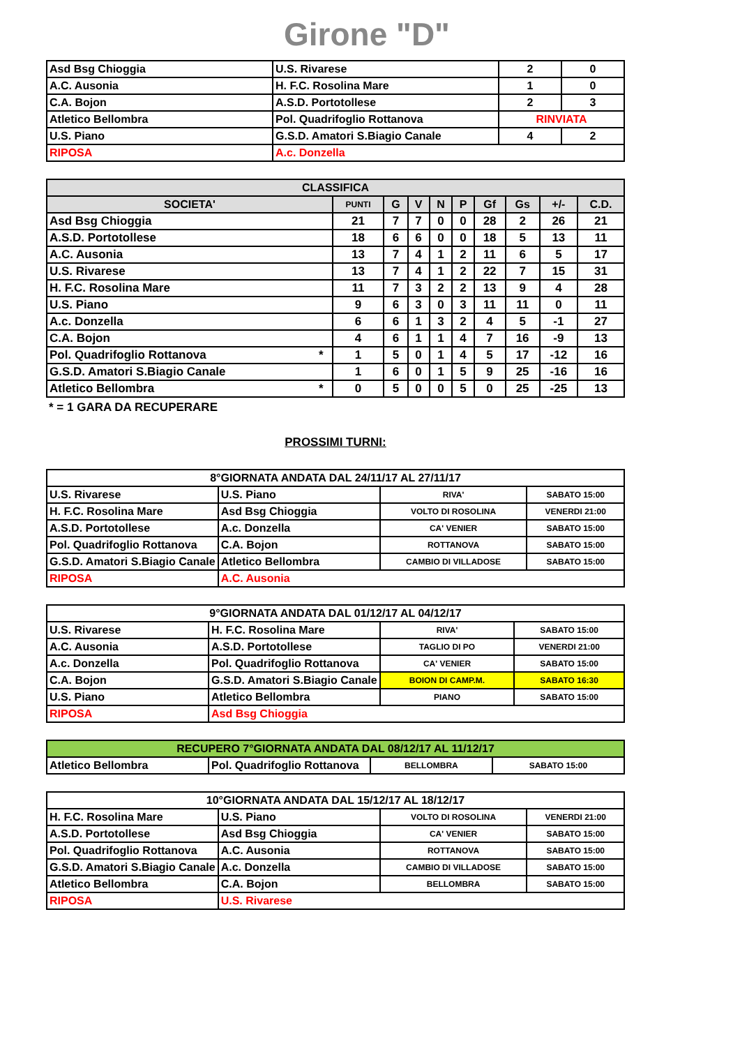Girone "D"
| Asd Bsg Chioggia | U.S. Rivarese | 2 | 0 |
| A.C. Ausonia | H. F.C. Rosolina Mare | 1 | 0 |
| C.A. Bojon | A.S.D. Portotollese | 2 | 3 |
| Atletico Bellombra | Pol. Quadrifoglio Rottanova | RINVIATA | |
| U.S. Piano | G.S.D. Amatori S.Biagio Canale | 4 | 2 |
| RIPOSA | A.c. Donzella | | |
| CLASSIFICA | | | | | | | | | | |
| --- | --- | --- | --- | --- | --- | --- | --- | --- | --- | --- |
| SOCIETA' | | PUNTI | G | V | N | P | Gf | Gs | +/- | C.D. |
| Asd Bsg Chioggia | | 21 | 7 | 7 | 0 | 0 | 28 | 2 | 26 | 21 |
| A.S.D. Portotollese | | 18 | 6 | 6 | 0 | 0 | 18 | 5 | 13 | 11 |
| A.C. Ausonia | | 13 | 7 | 4 | 1 | 2 | 11 | 6 | 5 | 17 |
| U.S. Rivarese | | 13 | 7 | 4 | 1 | 2 | 22 | 7 | 15 | 31 |
| H. F.C. Rosolina Mare | | 11 | 7 | 3 | 2 | 2 | 13 | 9 | 4 | 28 |
| U.S. Piano | | 9 | 6 | 3 | 0 | 3 | 11 | 11 | 0 | 11 |
| A.c. Donzella | | 6 | 6 | 1 | 3 | 2 | 4 | 5 | -1 | 27 |
| C.A. Bojon | | 4 | 6 | 1 | 1 | 4 | 7 | 16 | -9 | 13 |
| Pol. Quadrifoglio Rottanova | * | 1 | 5 | 0 | 1 | 4 | 5 | 17 | -12 | 16 |
| G.S.D. Amatori S.Biagio Canale | | 1 | 6 | 0 | 1 | 5 | 9 | 25 | -16 | 16 |
| Atletico Bellombra | * | 0 | 5 | 0 | 0 | 5 | 0 | 25 | -25 | 13 |
* = 1 GARA DA RECUPERARE
PROSSIMI TURNI:
| 8°GIORNATA ANDATA DAL 24/11/17 AL 27/11/17 | | | |
| U.S. Rivarese | U.S. Piano | RIVA' | SABATO 15:00 |
| H. F.C. Rosolina Mare | Asd Bsg Chioggia | VOLTO DI ROSOLINA | VENERDI 21:00 |
| A.S.D. Portotollese | A.c. Donzella | CA' VENIER | SABATO 15:00 |
| Pol. Quadrifoglio Rottanova | C.A. Bojon | ROTTANOVA | SABATO 15:00 |
| G.S.D. Amatori S.Biagio Canale | Atletico Bellombra | CAMBIO DI VILLADOSE | SABATO 15:00 |
| RIPOSA | A.C. Ausonia | | |
| 9°GIORNATA ANDATA DAL 01/12/17 AL 04/12/17 | | | |
| U.S. Rivarese | H. F.C. Rosolina Mare | RIVA' | SABATO 15:00 |
| A.C. Ausonia | A.S.D. Portotollese | TAGLIO DI PO | VENERDI 21:00 |
| A.c. Donzella | Pol. Quadrifoglio Rottanova | CA' VENIER | SABATO 15:00 |
| C.A. Bojon | G.S.D. Amatori S.Biagio Canale | BOION DI CAMP.M. | SABATO 16:30 |
| U.S. Piano | Atletico Bellombra | PIANO | SABATO 15:00 |
| RIPOSA | Asd Bsg Chioggia | | |
| RECUPERO 7°GIORNATA ANDATA DAL 08/12/17 AL 11/12/17 | | | |
| Atletico Bellombra | Pol. Quadrifoglio Rottanova | BELLOMBRA | SABATO 15:00 |
| 10°GIORNATA ANDATA DAL 15/12/17 AL 18/12/17 | | | |
| H. F.C. Rosolina Mare | U.S. Piano | VOLTO DI ROSOLINA | VENERDI 21:00 |
| A.S.D. Portotollese | Asd Bsg Chioggia | CA' VENIER | SABATO 15:00 |
| Pol. Quadrifoglio Rottanova | A.C. Ausonia | ROTTANOVA | SABATO 15:00 |
| G.S.D. Amatori S.Biagio Canale | A.c. Donzella | CAMBIO DI VILLADOSE | SABATO 15:00 |
| Atletico Bellombra | C.A. Bojon | BELLOMBRA | SABATO 15:00 |
| RIPOSA | U.S. Rivarese | | |